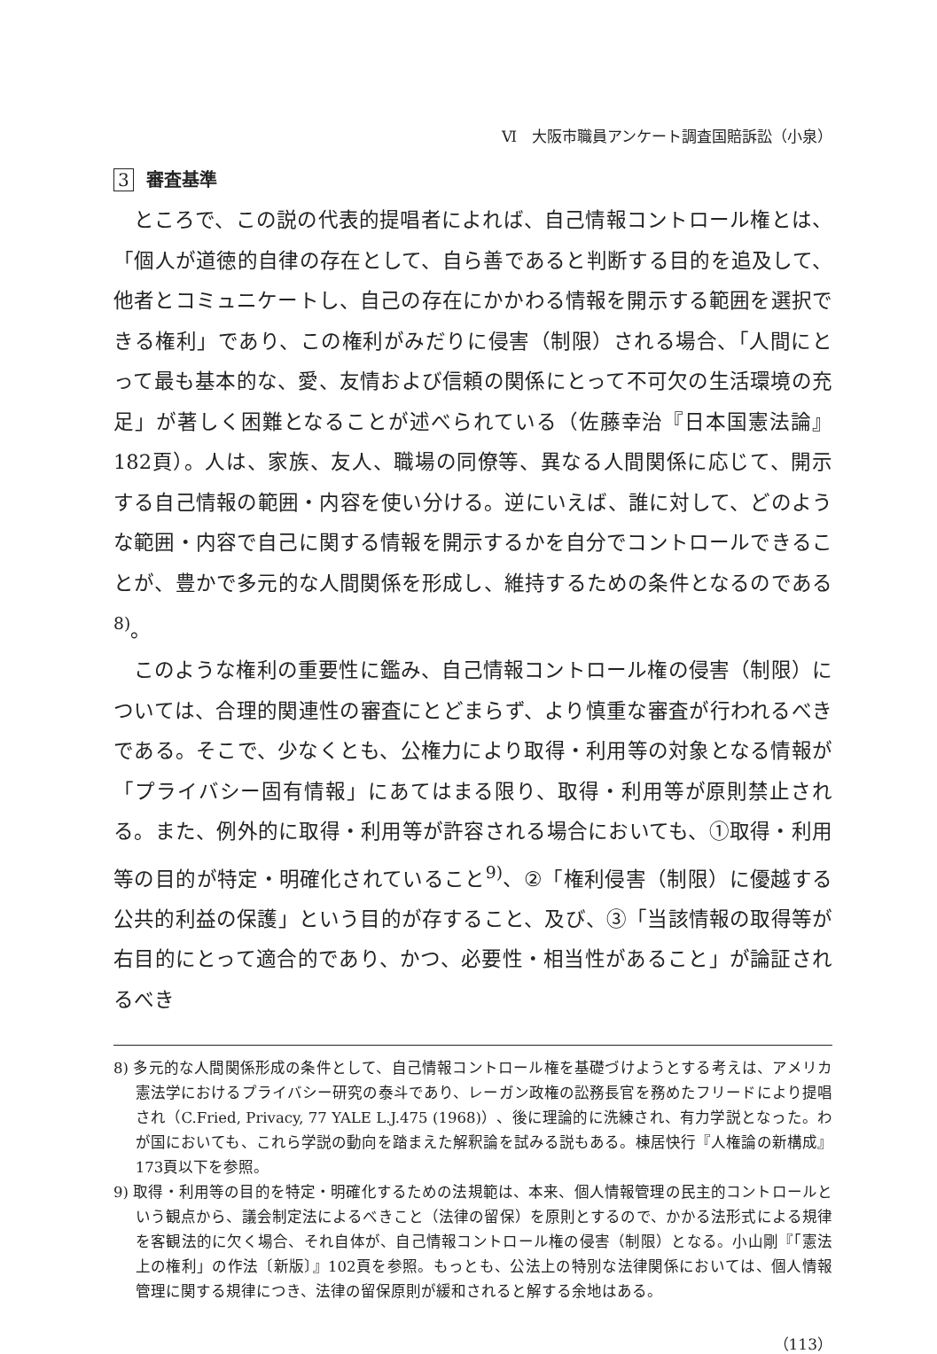Ⅵ　大阪市職員アンケート調査国賠訴訟（小泉）
3 審査基準
ところで、この説の代表的提唱者によれば、自己情報コントロール権とは、「個人が道徳的自律の存在として、自ら善であると判断する目的を追及して、他者とコミュニケートし、自己の存在にかかわる情報を開示する範囲を選択できる権利」であり、この権利がみだりに侵害（制限）される場合、「人間にとって最も基本的な、愛、友情および信頼の関係にとって不可欠の生活環境の充足」が著しく困難となることが述べられている（佐藤幸治『日本国憲法論』182頁）。人は、家族、友人、職場の同僚等、異なる人間関係に応じて、開示する自己情報の範囲・内容を使い分ける。逆にいえば、誰に対して、どのような範囲・内容で自己に関する情報を開示するかを自分でコントロールできることが、豊かで多元的な人間関係を形成し、維持するための条件となるのである<sup>8)</sup>。
このような権利の重要性に鑑み、自己情報コントロール権の侵害（制限）については、合理的関連性の審査にとどまらず、より慎重な審査が行われるべきである。そこで、少なくとも、公権力により取得・利用等の対象となる情報が「プライバシー固有情報」にあてはまる限り、取得・利用等が原則禁止される。また、例外的に取得・利用等が許容される場合においても、①取得・利用等の目的が特定・明確化されていること<sup>9)</sup>、②「権利侵害（制限）に優越する公共的利益の保護」という目的が存すること、及び、③「当該情報の取得等が右目的にとって適合的であり、かつ、必要性・相当性があること」が論証されるべき
8) 多元的な人間関係形成の条件として、自己情報コントロール権を基礎づけようとする考えは、アメリカ憲法学におけるプライバシー研究の泰斗であり、レーガン政権の訟務長官を務めたフリードにより提唱され（C.Fried, Privacy, 77 YALE L.J.475 (1968)）、後に理論的に洗練され、有力学説となった。わが国においても、これら学説の動向を踏まえた解釈論を試みる説もある。棟居快行『人権論の新構成』173頁以下を参照。
9) 取得・利用等の目的を特定・明確化するための法規範は、本来、個人情報管理の民主的コントロールという観点から、議会制定法によるべきこと（法律の留保）を原則とするので、かかる法形式による規律を客観法的に欠く場合、それ自体が、自己情報コントロール権の侵害（制限）となる。小山剛『「憲法上の権利」の作法〔新版〕』102頁を参照。もっとも、公法上の特別な法律関係においては、個人情報管理に関する規律につき、法律の留保原則が緩和されると解する余地はある。
（113）